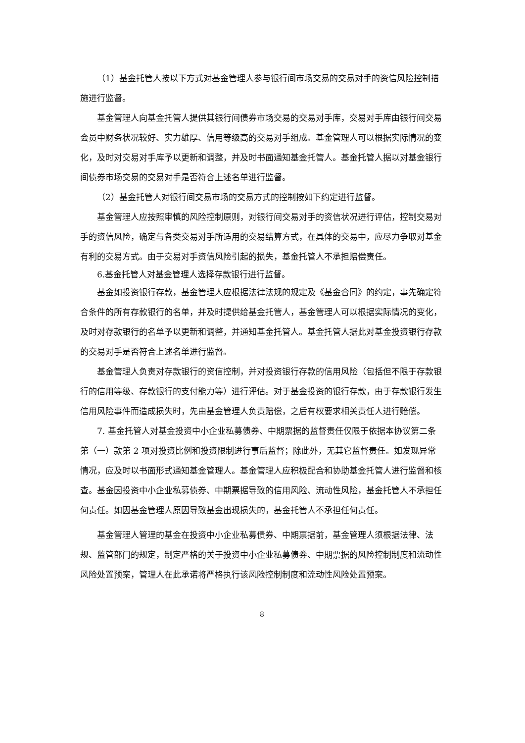（1）基金托管人按以下方式对基金管理人参与银行间市场交易的交易对手的资信风险控制措施进行监督。
基金管理人向基金托管人提供其银行间债券市场交易的交易对手库，交易对手库由银行间交易会员中财务状况较好、实力雄厚、信用等级高的交易对手组成。基金管理人可以根据实际情况的变化，及时对交易对手库予以更新和调整，并及时书面通知基金托管人。基金托管人据以对基金银行间债券市场交易的交易对手是否符合上述名单进行监督。
（2）基金托管人对银行间交易市场的交易方式的控制按如下约定进行监督。
基金管理人应按照审慎的风险控制原则，对银行间交易对手的资信状况进行评估，控制交易对手的资信风险，确定与各类交易对手所适用的交易结算方式，在具体的交易中，应尽力争取对基金有利的交易方式。由于交易对手资信风险引起的损失，基金托管人不承担赔偿责任。
6.基金托管人对基金管理人选择存款银行进行监督。
基金如投资银行存款，基金管理人应根据法律法规的规定及《基金合同》的约定，事先确定符合条件的所有存款银行的名单，并及时提供给基金托管人，基金管理人可以根据实际情况的变化，及时对存款银行的名单予以更新和调整，并通知基金托管人。基金托管人据此对基金投资银行存款的交易对手是否符合上述名单进行监督。
基金管理人负责对存款银行的资信控制，并对投资银行存款的信用风险（包括但不限于存款银行的信用等级、存款银行的支付能力等）进行评估。对于基金投资的银行存款，由于存款银行发生信用风险事件而造成损失时，先由基金管理人负责赔偿，之后有权要求相关责任人进行赔偿。
7. 基金托管人对基金投资中小企业私募债券、中期票据的监督责任仅限于依据本协议第二条第（一）款第 2 项对投资比例和投资限制进行事后监督；除此外，无其它监督责任。如发现异常情况，应及时以书面形式通知基金管理人。基金管理人应积极配合和协助基金托管人进行监督和核查。基金因投资中小企业私募债券、中期票据导致的信用风险、流动性风险，基金托管人不承担任何责任。如因基金管理人原因导致基金出现损失的，基金托管人不承担任何责任。
基金管理人管理的基金在投资中小企业私募债券、中期票据前，基金管理人须根据法律、法规、监管部门的规定，制定严格的关于投资中小企业私募债券、中期票据的风险控制制度和流动性风险处置预案，管理人在此承诺将严格执行该风险控制制度和流动性风险处置预案。
8